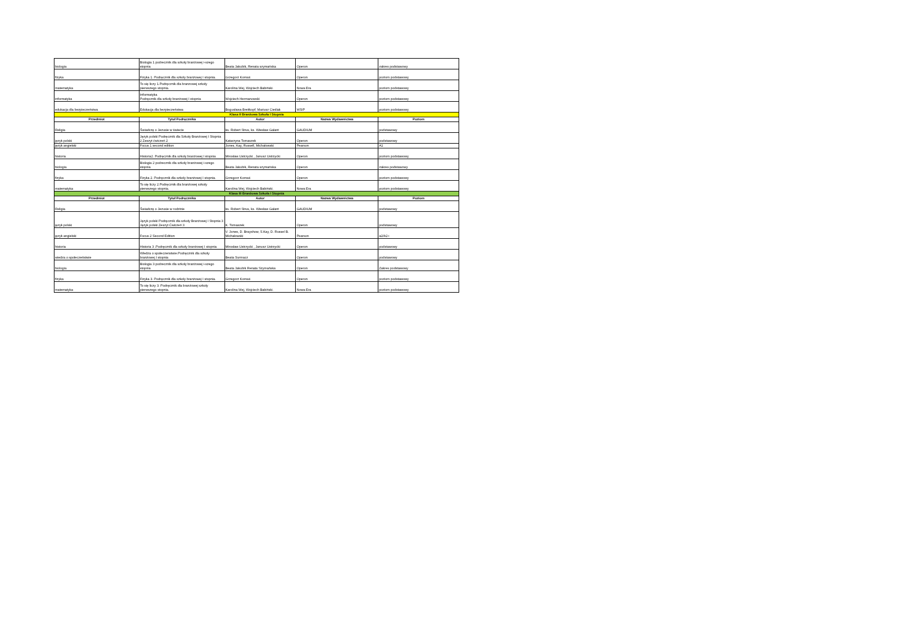| biologia | Biologia 1 podrecznik dla szkoły branżowej i-szego stopnia | Beata Jakubik, Renata szymańska | Operon | zakres podstawowy |
| fizyka | Fizyka 1. Podręcznik dla szkoły branżowej I stopnia. | Grzegorz Kornaś | Operon | poziom podstawowy |
| matematyka | To się liczy 1.Podręcznik dla branzowej szkoły pierwszego stopnia. | Karolina Wej, Wojciech Babiński. | Nowa Era | poziom podstawowy |
| informatyka | Informatyka Podręcznik dla szkoły branżowej I stopnia | Wojciech Hermanowski | Operon | poziom podstawowy |
| edukacja dla bezpieczeństwa | Edukacja dla bezpieczeństwa | Bogusława Breitkopf, Mariusz Cieślak | WSiP | poziom podstawowy |
| Klasa II Branżowa Szkoła I Stopnia | | | | |
| Przedmiot | Tytuł Podręcznika | Autor | Nazwa Wydawnictwa | Poziom |
| Religia | Świadczę o Jezusie w świecie | ks. Robert Strus, ks. Wiesław Galant | GAUDIUM | podstawowy |
| język polski | Język polski Podręcznik dla Szkoły Branżowej I Stopnia 2 Zeszyt ćwiczeń 2 | Katarzyna Tomaszek | Operon | podstawowy |
| język angielski | Focus 1 second edition | Jones, Kay, Russell, Michałowski | Pearson | A1 |
| historia | Historia2. Podręcznik dla szkoły branżowej I stopnia | Mirosław Ustrzycki , Janusz Ustrzycki | Operon | poziom podstawowy |
| biologia | Biologia 2 podrecznik dla szkoły branżowej i-szego stopnia | Beata Jakubik, Renata szymańska | Operon | zakres podstawowy |
| fizyka | Fizyka 2. Podręcznik dla szkoły branżowej I stopnia. | Grzegorz Kornaś | Operon | poziom podstawowy |
| matematyka | To się liczy 2.Podręcznik dla branżowej szkoły pierwszego stopnia. | Karolina Wej, Wojciech Babiński. | Nowa Era | poziom podstawowy |
| Klasa III Branżowa Szkoła I Stopnia | | | | |
| Przedmiot | Tytuł Podręcznika | Autor | Nazwa Wydawnictwa | Poziom |
| Religia | Świadczę o Jezusie w rodzinie | ks. Robert Strus, ks. Wiesław Galant | GAUDIUM | podstawowy |
| język polski | Język polski Podręcznik dla szkoły Branżowej I Stopnia 3 Język polski Zeszyt Ćwiczeń 3 | K. Tomaszek | Operon | podstawowy |
| język angielski | Focus 2 Second Edition | V. Jones, D. Brayshow, S.Kay, D. Russel B. Michałowski | Pearson | a2/A2+ |
| historia | Historia 3 .Podręcznik dla szkoły branżowej I stopnia | Mirosław Ustrzycki , Janusz Ustrzycki | Operon | podstawowy |
| wiedza o społeczeństwie | Wledza o społeczenstwie.Podręcznik dla szkoły branżowej I stopnia | Beata Surmacz | Operon | podstawowy |
| biologia | Biologia 3 podrecznik dla szkoły branżowej i-szego stopnia | Beata Jakubik Renata Szymańska | Operon | Zakres podstawowy |
| fizyka | Fizyka 3. Podręcznik dla szkoły branżowej I stopnia. | Grzegorz Kornaś | Operon | poziom podstawowy |
| matematyka | To się liczy 3. Podręcznik dla branżowej szkoły pierwszego stopnia. | Karolina Wej, Wojciech Babiński. | Nowa Era | poziom podstawowy |